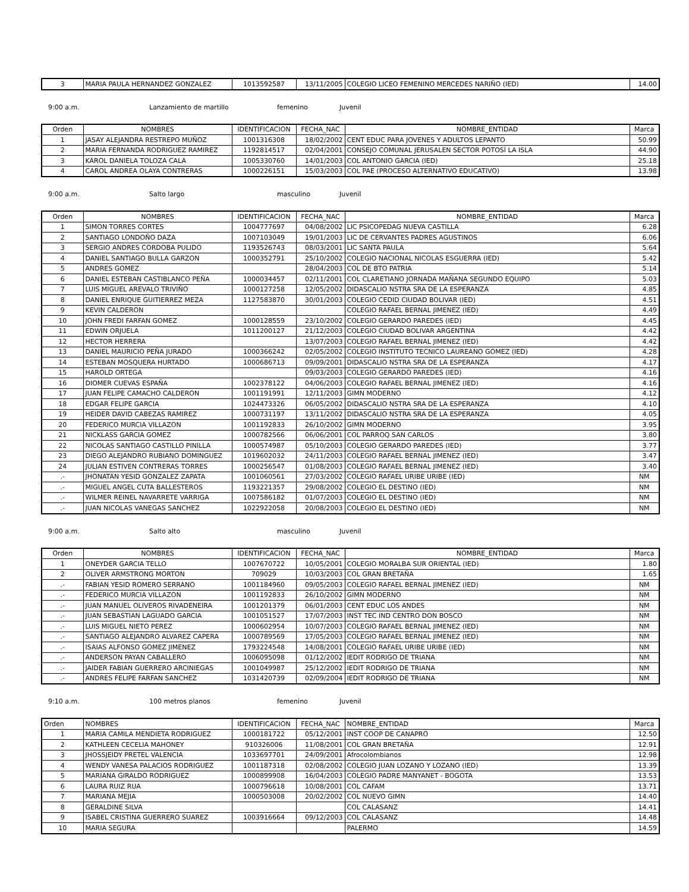| 3 | MARIA PAULA HERNANDEZ GONZALEZ | 1013592587 | 13/11/2005 | COLEGIO LICEO FEMENINO MERCEDES NARIÑO (IED) | 14.00 |
9:00 a.m. Lanzamiento de martillo femenino Juvenil
| Orden | NOMBRES | IDENTIFICACION | FECHA_NAC | NOMBRE_ENTIDAD | Marca |
| --- | --- | --- | --- | --- | --- |
| 1 | JASAY ALEJANDRA RESTREPO MUÑOZ | 1001316308 | 18/02/2002 | CENT EDUC PARA JOVENES Y ADULTOS LEPANTO | 50.99 |
| 2 | MARIA FERNANDA RODRIGUEZ RAMIREZ | 1192814517 | 02/04/2001 | CONSEJO COMUNAL JERUSALEN SECTOR POTOSÍ LA ISLA | 44.90 |
| 3 | KAROL DANIELA TOLOZA CALA | 1005330760 | 14/01/2003 | COL ANTONIO GARCIA (IED) | 25.18 |
| 4 | CAROL ANDREA OLAYA CONTRERAS | 1000226151 | 15/03/2003 | COL PAE (PROCESO ALTERNATIVO EDUCATIVO) | 13.98 |
9:00 a.m. Salto largo masculino Juvenil
| Orden | NOMBRES | IDENTIFICACION | FECHA_NAC | NOMBRE_ENTIDAD | Marca |
| --- | --- | --- | --- | --- | --- |
| 1 | SIMON TORRES CORTES | 1004777697 | 04/08/2002 | LIC PSICOPEDAG NUEVA CASTILLA | 6.28 |
| 2 | SANTIAGO LONDOÑO DAZA | 1007103049 | 19/01/2003 | LIC DE CERVANTES PADRES AGUSTINOS | 6.06 |
| 3 | SERGIO ANDRES CORDOBA PULIDO | 1193526743 | 08/03/2001 | LIC SANTA PAULA | 5.64 |
| 4 | DANIEL SANTIAGO BULLA GARZON | 1000352791 | 25/10/2002 | COLEGIO NACIONAL NICOLAS ESGUERRA (IED) | 5.42 |
| 5 | ANDRES GOMEZ | | 28/04/2003 | COL DE BTO PATRIA | 5.14 |
| 6 | DANIEL ESTEBAN CASTIBLANCO PEÑA | 1000034457 | 02/11/2001 | COL CLARETIANO JORNADA MAÑANA SEGUNDO EQUIPO | 5.03 |
| 7 | LUIS MIGUEL AREVALO TRIVIÑO | 1000127258 | 12/05/2002 | DIDASCALIO NSTRA SRA DE LA ESPERANZA | 4.85 |
| 8 | DANIEL ENRIQUE GUITIERREZ MEZA | 1127583870 | 30/01/2003 | COLEGIO CEDID CIUDAD BOLIVAR (IED) | 4.51 |
| 9 | KEVIN CALDERON | | | COLEGIO RAFAEL BERNAL JIMENEZ (IED) | 4.49 |
| 10 | JOHN FREDI FARFAN GOMEZ | 1000128559 | 23/10/2002 | COLEGIO GERARDO PAREDES (IED) | 4.45 |
| 11 | EDWIN ORJUELA | 1011200127 | 21/12/2003 | COLEGIO CIUDAD BOLIVAR ARGENTINA | 4.42 |
| 12 | HECTOR HERRERA | | 13/07/2003 | COLEGIO RAFAEL BERNAL JIMENEZ (IED) | 4.42 |
| 13 | DANIEL MAURICIO PEÑA JURADO | 1000366242 | 02/05/2002 | COLEGIO INSTITUTO TECNICO LAUREANO GOMEZ (IED) | 4.28 |
| 14 | ESTEBAN MOSQUERA HURTADO | 1000686713 | 09/09/2001 | DIDASCALIO NSTRA SRA DE LA ESPERANZA | 4.17 |
| 15 | HAROLD ORTEGA | | 09/03/2003 | COLEGIO GERARDO PAREDES (IED) | 4.16 |
| 16 | DIOMER CUEVAS ESPAÑA | 1002378122 | 04/06/2003 | COLEGIO RAFAEL BERNAL JIMENEZ (IED) | 4.16 |
| 17 | JUAN FELIPE CAMACHO CALDERON | 1001191991 | 12/11/2003 | GIMN MODERNO | 4.12 |
| 18 | EDGAR FELIPE GARCIA | 1024473326 | 06/05/2002 | DIDASCALIO NSTRA SRA DE LA ESPERANZA | 4.10 |
| 19 | HEIDER DAVID CABEZAS RAMIREZ | 1000731197 | 13/11/2002 | DIDASCALIO NSTRA SRA DE LA ESPERANZA | 4.05 |
| 20 | FEDERICO MURCIA VILLAZON | 1001192833 | 26/10/2002 | GIMN MODERNO | 3.95 |
| 21 | NICKLASS GARCIA GOMEZ | 1000782566 | 06/06/2001 | COL PARROQ SAN CARLOS | 3.80 |
| 22 | NICOLAS SANTIAGO CASTILLO PINILLA | 1000574987 | 05/10/2003 | COLEGIO GERARDO PAREDES (IED) | 3.77 |
| 23 | DIEGO ALEJANDRO RUBIANO DOMINGUEZ | 1019602032 | 24/11/2003 | COLEGIO RAFAEL BERNAL JIMENEZ (IED) | 3.47 |
| 24 | JULIAN ESTIVEN CONTRERAS TORRES | 1000256547 | 01/08/2003 | COLEGIO RAFAEL BERNAL JIMENEZ (IED) | 3.40 |
| .- | JHONATAN YESID GONZALEZ ZAPATA | 1001060561 | 27/03/2002 | COLEGIO RAFAEL URIBE URIBE (IED) | NM |
| .- | MIGUEL ANGEL CUTA BALLESTEROS | 1193221357 | 29/08/2002 | COLEGIO EL DESTINO (IED) | NM |
| .- | WILMER REINEL NAVARRETE VARRIGA | 1007586182 | 01/07/2003 | COLEGIO EL DESTINO (IED) | NM |
| .- | JUAN NICOLAS VANEGAS SANCHEZ | 1022922058 | 20/08/2003 | COLEGIO EL DESTINO (IED) | NM |
9:00 a.m. Salto alto masculino Juvenil
| Orden | NOMBRES | IDENTIFICACION | FECHA_NAC | NOMBRE_ENTIDAD | Marca |
| --- | --- | --- | --- | --- | --- |
| 1 | ONEYDER GARCIA TELLO | 1007670722 | 10/05/2001 | COLEGIO MORALBA SUR ORIENTAL (IED) | 1.80 |
| 2 | OLIVER ARMSTRONG MORTON | 709029 | 10/03/2003 | COL GRAN BRETAÑA | 1.65 |
| .- | FABIAN YESID ROMERO SERRANO | 1001184960 | 09/05/2003 | COLEGIO RAFAEL BERNAL JIMENEZ (IED) | NM |
| .- | FEDERICO MURCIA VILLAZON | 1001192833 | 26/10/2002 | GIMN MODERNO | NM |
| .- | JUAN MANUEL OLIVEROS RIVADENEIRA | 1001201379 | 06/01/2003 | CENT EDUC LOS ANDES | NM |
| .- | JUAN SEBASTIAN LAGUADO GARCIA | 1001051527 | 17/07/2003 | INST TEC IND CENTRO DON BOSCO | NM |
| .- | LUIS MIGUEL NIETO PEREZ | 1000602954 | 10/07/2003 | COLEGIO RAFAEL BERNAL JIMENEZ (IED) | NM |
| .- | SANTIAGO ALEJANDRO ALVAREZ CAPERA | 1000789569 | 17/05/2003 | COLEGIO RAFAEL BERNAL JIMENEZ (IED) | NM |
| .- | ISAIAS ALFONSO GOMEZ JIMENEZ | 1793224548 | 14/08/2001 | COLEGIO RAFAEL URIBE URIBE (IED) | NM |
| .- | ANDERSON PAYAN CABALLERO | 1006095098 | 01/12/2002 | IEDIT RODRIGO DE TRIANA | NM |
| .- | JAIDER FABIAN GUERRERO ARCINIEGAS | 1001049987 | 25/12/2002 | IEDIT RODRIGO DE TRIANA | NM |
| .- | ANDRES FELIPE FARFAN SANCHEZ | 1031420739 | 02/09/2004 | IEDIT RODRIGO DE TRIANA | NM |
9:10 a.m. 100 metros planos femenino Juvenil
| Orden | NOMBRES | IDENTIFICACION | FECHA_NAC | NOMBRE_ENTIDAD | Marca |
| --- | --- | --- | --- | --- | --- |
| 1 | MARIA CAMILA MENDIETA RODRIGUEZ | 1000181722 | 05/12/2001 | INST COOP DE CANAPRO | 12.50 |
| 2 | KATHLEEN CECELIA MAHONEY | 910326006 | 11/08/2001 | COL GRAN BRETAÑA | 12.91 |
| 3 | JHOSSJEIDY PRETEL VALENCIA | 1033697701 | 24/09/2001 | Afrocolombianos | 12.98 |
| 4 | WENDY VANESA PALACIOS RODRIGUEZ | 1001187318 | 02/08/2002 | COLEGIO JUAN LOZANO Y LOZANO (IED) | 13.39 |
| 5 | MARIANA GIRALDO RODRIGUEZ | 1000899908 | 16/04/2003 | COLEGIO PADRE MANYANET - BOGOTA | 13.53 |
| 6 | LAURA RUIZ RUA | 1000796618 | 10/08/2001 | COL CAFAM | 13.71 |
| 7 | MARIANA MEJIA | 1000503008 | 20/02/2002 | COL NUEVO GIMN | 14.40 |
| 8 | GERALDINE SILVA | | | COL CALASANZ | 14.41 |
| 9 | ISABEL CRISTINA GUERRERO SUAREZ | 1003916664 | 09/12/2003 | COL CALASANZ | 14.48 |
| 10 | MARIA SEGURA | | | PALERMO | 14.59 |